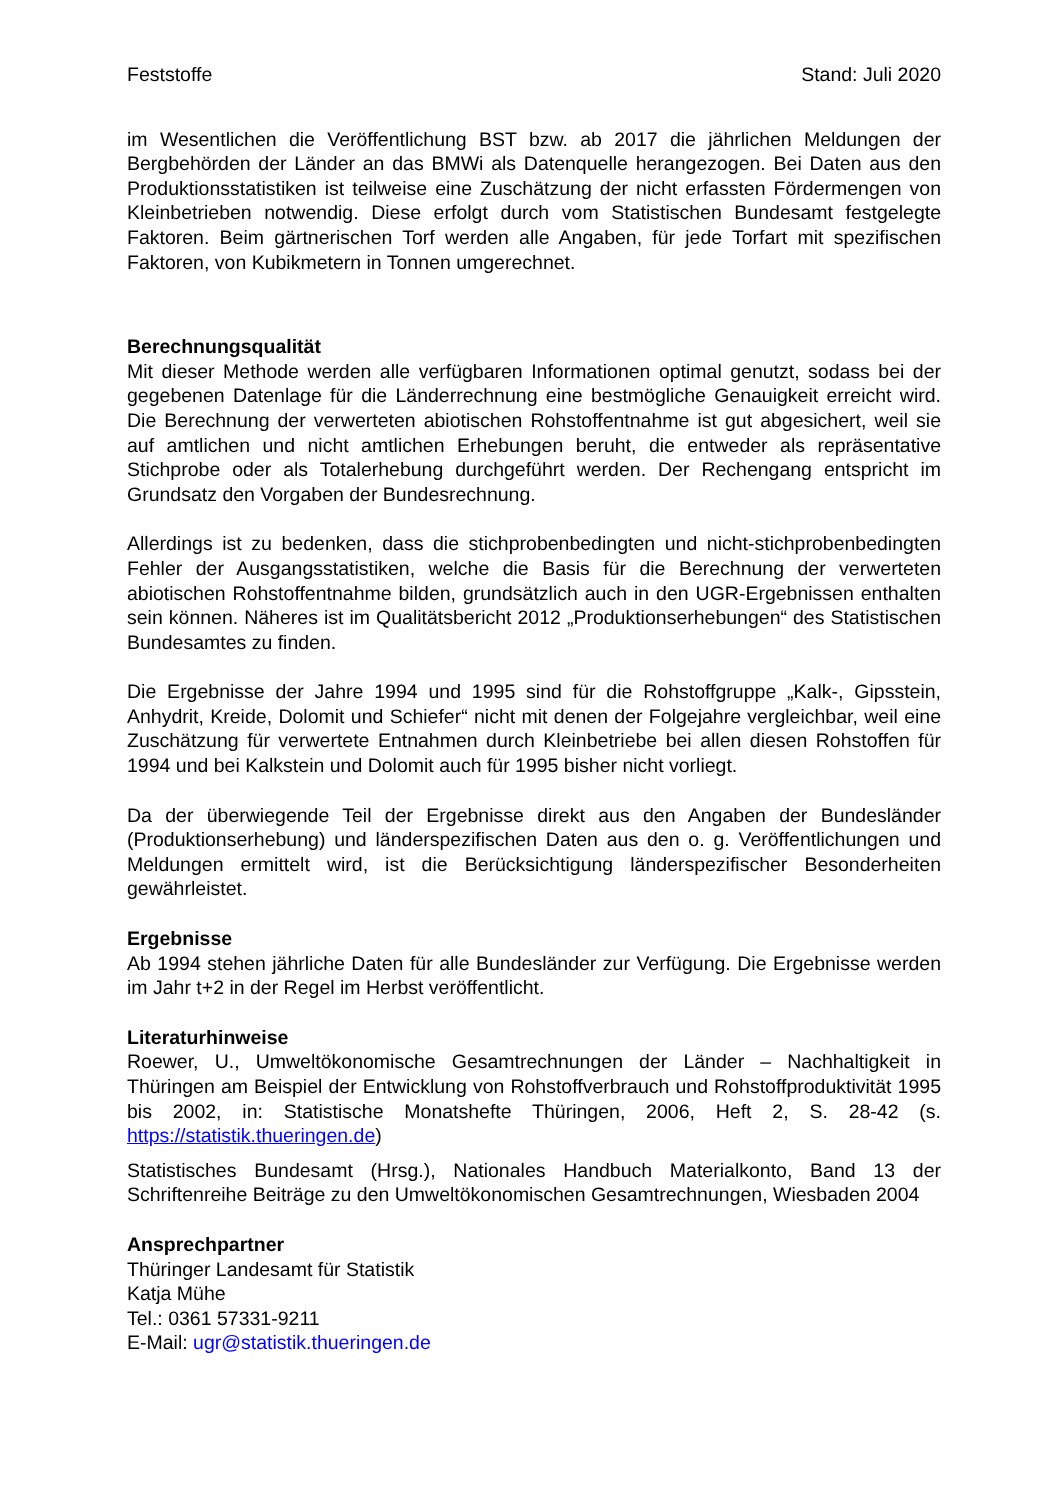Feststoffe Stand: Juli 2020
im Wesentlichen die Veröffentlichung BST bzw. ab 2017 die jährlichen Meldungen der Bergbehörden der Länder an das BMWi als Datenquelle herangezogen. Bei Daten aus den Produktionsstatistiken ist teilweise eine Zuschätzung der nicht erfassten Fördermengen von Kleinbetrieben notwendig. Diese erfolgt durch vom Statistischen Bundesamt festgelegte Faktoren. Beim gärtnerischen Torf werden alle Angaben, für jede Torfart mit spezifischen Faktoren, von Kubikmetern in Tonnen umgerechnet.
Berechnungsqualität
Mit dieser Methode werden alle verfügbaren Informationen optimal genutzt, sodass bei der gegebenen Datenlage für die Länderrechnung eine bestmögliche Genauigkeit erreicht wird. Die Berechnung der verwerteten abiotischen Rohstoffentnahme ist gut abgesichert, weil sie auf amtlichen und nicht amtlichen Erhebungen beruht, die entweder als repräsentative Stichprobe oder als Totalerhebung durchgeführt werden. Der Rechengang entspricht im Grundsatz den Vorgaben der Bundesrechnung.
Allerdings ist zu bedenken, dass die stichprobenbedingten und nicht-stichprobenbedingten Fehler der Ausgangsstatistiken, welche die Basis für die Berechnung der verwerteten abiotischen Rohstoffentnahme bilden, grundsätzlich auch in den UGR-Ergebnissen enthalten sein können. Näheres ist im Qualitätsbericht 2012 „Produktionserhebungen“ des Statistischen Bundesamtes zu finden.
Die Ergebnisse der Jahre 1994 und 1995 sind für die Rohstoffgruppe „Kalk-, Gipsstein, Anhydrit, Kreide, Dolomit und Schiefer“ nicht mit denen der Folgejahre vergleichbar, weil eine Zuschätzung für verwertete Entnahmen durch Kleinbetriebe bei allen diesen Rohstoffen für 1994 und bei Kalkstein und Dolomit auch für 1995 bisher nicht vorliegt.
Da der überwiegende Teil der Ergebnisse direkt aus den Angaben der Bundesländer (Produktionserhebung) und länderspezifischen Daten aus den o. g. Veröffentlichungen und Meldungen ermittelt wird, ist die Berücksichtigung länderspezifischer Besonderheiten gewährleistet.
Ergebnisse
Ab 1994 stehen jährliche Daten für alle Bundesländer zur Verfügung. Die Ergebnisse werden im Jahr t+2 in der Regel im Herbst veröffentlicht.
Literaturhinweise
Roewer, U., Umweltökonomische Gesamtrechnungen der Länder – Nachhaltigkeit in Thüringen am Beispiel der Entwicklung von Rohstoffverbrauch und Rohstoffproduktivität 1995 bis 2002, in: Statistische Monatshefte Thüringen, 2006, Heft 2, S. 28-42 (s. https://statistik.thueringen.de)
Statistisches Bundesamt (Hrsg.), Nationales Handbuch Materialkonto, Band 13 der Schriftenreihe Beiträge zu den Umweltökonomischen Gesamtrechnungen, Wiesbaden 2004
Ansprechpartner
Thüringer Landesamt für Statistik
Katja Mühe
Tel.: 0361 57331-9211
E-Mail: ugr@statistik.thueringen.de